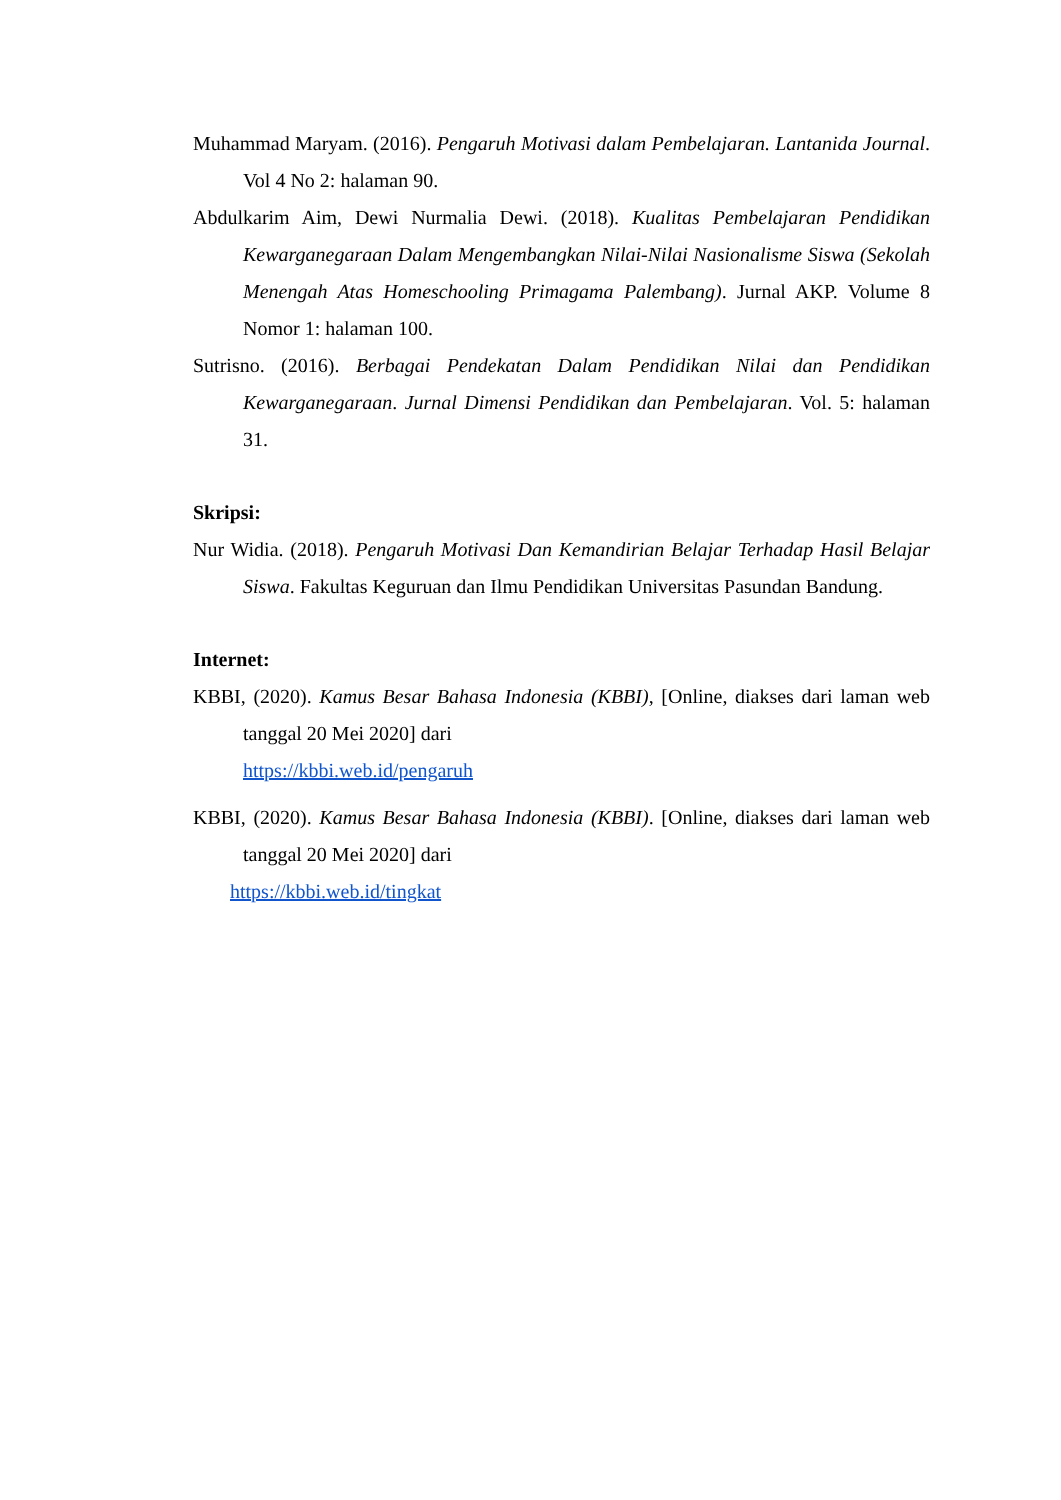Muhammad Maryam. (2016). Pengaruh Motivasi dalam Pembelajaran. Lantanida Journal. Vol 4 No 2: halaman 90.
Abdulkarim Aim, Dewi Nurmalia Dewi. (2018). Kualitas Pembelajaran Pendidikan Kewarganegaraan Dalam Mengembangkan Nilai-Nilai Nasionalisme Siswa (Sekolah Menengah Atas Homeschooling Primagama Palembang). Jurnal AKP. Volume 8 Nomor 1: halaman 100.
Sutrisno. (2016). Berbagai Pendekatan Dalam Pendidikan Nilai dan Pendidikan Kewarganegaraan. Jurnal Dimensi Pendidikan dan Pembelajaran. Vol. 5: halaman 31.
Skripsi:
Nur Widia. (2018). Pengaruh Motivasi Dan Kemandirian Belajar Terhadap Hasil Belajar Siswa. Fakultas Keguruan dan Ilmu Pendidikan Universitas Pasundan Bandung.
Internet:
KBBI, (2020). Kamus Besar Bahasa Indonesia (KBBI), [Online, diakses dari laman web tanggal 20 Mei 2020] dari
https://kbbi.web.id/pengaruh
KBBI, (2020). Kamus Besar Bahasa Indonesia (KBBI). [Online, diakses dari laman web tanggal 20 Mei 2020] dari
https://kbbi.web.id/tingkat